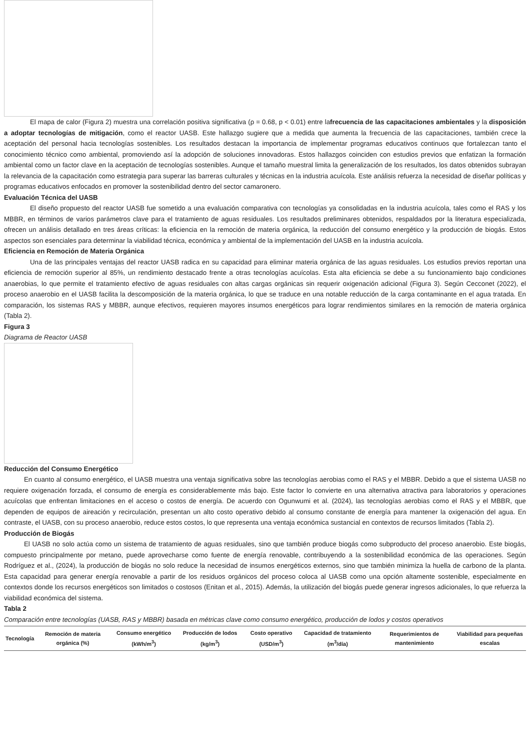El mapa de calor (Figura 2) muestra una correlación positiva significativa (ρ = 0.68, p < 0.01) entre lafrecuencia de las capacitaciones ambientales y la disposición a adoptar tecnologías de mitigación, como el reactor UASB. Este hallazgo sugiere que a medida que aumenta la frecuencia de las capacitaciones, también crece la aceptación del personal hacia tecnologías sostenibles. Los resultados destacan la importancia de implementar programas educativos continuos que fortalezcan tanto el conocimiento técnico como ambiental, promoviendo así la adopción de soluciones innovadoras. Estos hallazgos coinciden con estudios previos que enfatizan la formación ambiental como un factor clave en la aceptación de tecnologías sostenibles. Aunque el tamaño muestral limita la generalización de los resultados, los datos obtenidos subrayan la relevancia de la capacitación como estrategia para superar las barreras culturales y técnicas en la industria acuícola. Este análisis refuerza la necesidad de diseñar políticas y programas educativos enfocados en promover la sostenibilidad dentro del sector camaronero.
Evaluación Técnica del UASB
El diseño propuesto del reactor UASB fue sometido a una evaluación comparativa con tecnologías ya consolidadas en la industria acuícola, tales como el RAS y los MBBR, en términos de varios parámetros clave para el tratamiento de aguas residuales. Los resultados preliminares obtenidos, respaldados por la literatura especializada, ofrecen un análisis detallado en tres áreas críticas: la eficiencia en la remoción de materia orgánica, la reducción del consumo energético y la producción de biogás. Estos aspectos son esenciales para determinar la viabilidad técnica, económica y ambiental de la implementación del UASB en la industria acuícola.
Eficiencia en Remoción de Materia Orgánica
Una de las principales ventajas del reactor UASB radica en su capacidad para eliminar materia orgánica de las aguas residuales. Los estudios previos reportan una eficiencia de remoción superior al 85%, un rendimiento destacado frente a otras tecnologías acuícolas. Esta alta eficiencia se debe a su funcionamiento bajo condiciones anaerobias, lo que permite el tratamiento efectivo de aguas residuales con altas cargas orgánicas sin requerir oxigenación adicional (Figura 3). Según Cecconet (2022), el proceso anaerobio en el UASB facilita la descomposición de la materia orgánica, lo que se traduce en una notable reducción de la carga contaminante en el agua tratada. En comparación, los sistemas RAS y MBBR, aunque efectivos, requieren mayores insumos energéticos para lograr rendimientos similares en la remoción de materia orgánica (Tabla 2).
Figura 3
Diagrama de Reactor UASB
Reducción del Consumo Energético
En cuanto al consumo energético, el UASB muestra una ventaja significativa sobre las tecnologías aerobias como el RAS y el MBBR. Debido a que el sistema UASB no requiere oxigenación forzada, el consumo de energía es considerablemente más bajo. Este factor lo convierte en una alternativa atractiva para laboratorios y operaciones acuícolas que enfrentan limitaciones en el acceso o costos de energía. De acuerdo con Ogunwumi et al. (2024), las tecnologías aerobias como el RAS y el MBBR, que dependen de equipos de aireación y recirculación, presentan un alto costo operativo debido al consumo constante de energía para mantener la oxigenación del agua. En contraste, el UASB, con su proceso anaerobio, reduce estos costos, lo que representa una ventaja económica sustancial en contextos de recursos limitados (Tabla 2).
Producción de Biogás
El UASB no solo actúa como un sistema de tratamiento de aguas residuales, sino que también produce biogás como subproducto del proceso anaerobio. Este biogás, compuesto principalmente por metano, puede aprovecharse como fuente de energía renovable, contribuyendo a la sostenibilidad económica de las operaciones. Según Rodríguez et al., (2024), la producción de biogás no solo reduce la necesidad de insumos energéticos externos, sino que también minimiza la huella de carbono de la planta. Esta capacidad para generar energía renovable a partir de los residuos orgánicos del proceso coloca al UASB como una opción altamente sostenible, especialmente en contextos donde los recursos energéticos son limitados o costosos (Enitan et al., 2015). Además, la utilización del biogás puede generar ingresos adicionales, lo que refuerza la viabilidad económica del sistema.
Tabla 2
Comparación entre tecnologías (UASB, RAS y MBBR) basada en métricas clave como consumo energético, producción de lodos y costos operativos
| Tecnología | Remoción de materia orgánica (%) | Consumo energético (kWh/m<sup>3</sup>) | Producción de lodos (kg/m<sup>3</sup>) | Costo operativo (USD/m<sup>3</sup>) | Capacidad de tratamiento (m<sup>3</sup>/día) | Requerimientos de mantenimiento | Viabilidad para pequeñas escalas |
| --- | --- | --- | --- | --- | --- | --- | --- |